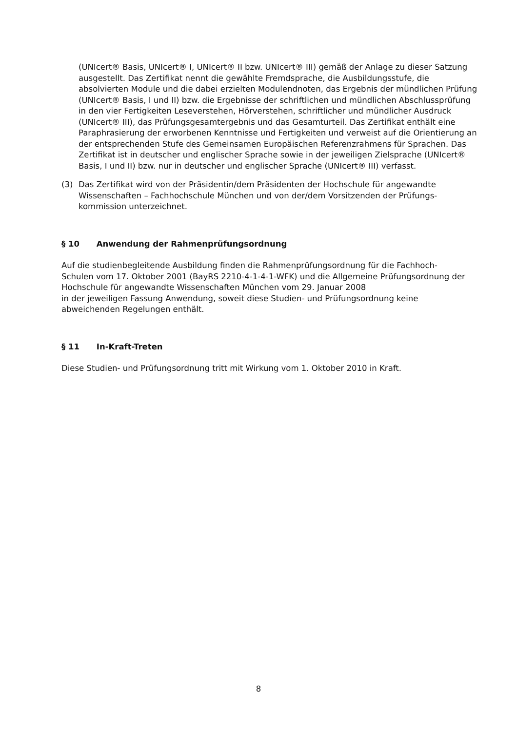(UNIcert® Basis, UNIcert® I, UNIcert® II bzw. UNIcert® III) gemäß der Anlage zu dieser Satzung ausgestellt. Das Zertifikat nennt die gewählte Fremdsprache, die Ausbildungsstufe, die absolvierten Module und die dabei erzielten Modulendnoten, das Ergebnis der mündlichen Prüfung (UNIcert® Basis, I und II) bzw. die Ergebnisse der schriftlichen und mündlichen Abschlussprüfung in den vier Fertigkeiten Leseverstehen, Hörverstehen, schriftlicher und mündlicher Ausdruck (UNIcert® III), das Prüfungsgesamtergebnis und das Gesamturteil. Das Zertifikat enthält eine Paraphrasierung der erworbenen Kenntnisse und Fertigkeiten und verweist auf die Orientierung an der entsprechenden Stufe des Gemeinsamen Europäischen Referenzrahmens für Sprachen. Das Zertifikat ist in deutscher und englischer Sprache sowie in der jeweiligen Zielsprache (UNIcert® Basis, I und II) bzw. nur in deutscher und englischer Sprache (UNIcert® III) verfasst.
(3) Das Zertifikat wird von der Präsidentin/dem Präsidenten der Hochschule für angewandte Wissenschaften – Fachhochschule München und von der/dem Vorsitzenden der Prüfungs-kommission unterzeichnet.
§ 10 Anwendung der Rahmenprüfungsordnung
Auf die studienbegleitende Ausbildung finden die Rahmenprüfungsordnung für die Fachhoch-Schulen vom 17. Oktober 2001 (BayRS 2210-4-1-4-1-WFK) und die Allgemeine Prüfungsordnung der Hochschule für angewandte Wissenschaften München vom 29. Januar 2008
in der jeweiligen Fassung Anwendung, soweit diese Studien- und Prüfungsordnung keine abweichenden Regelungen enthält.
§ 11 In-Kraft-Treten
Diese Studien- und Prüfungsordnung tritt mit Wirkung vom 1. Oktober 2010 in Kraft.
8